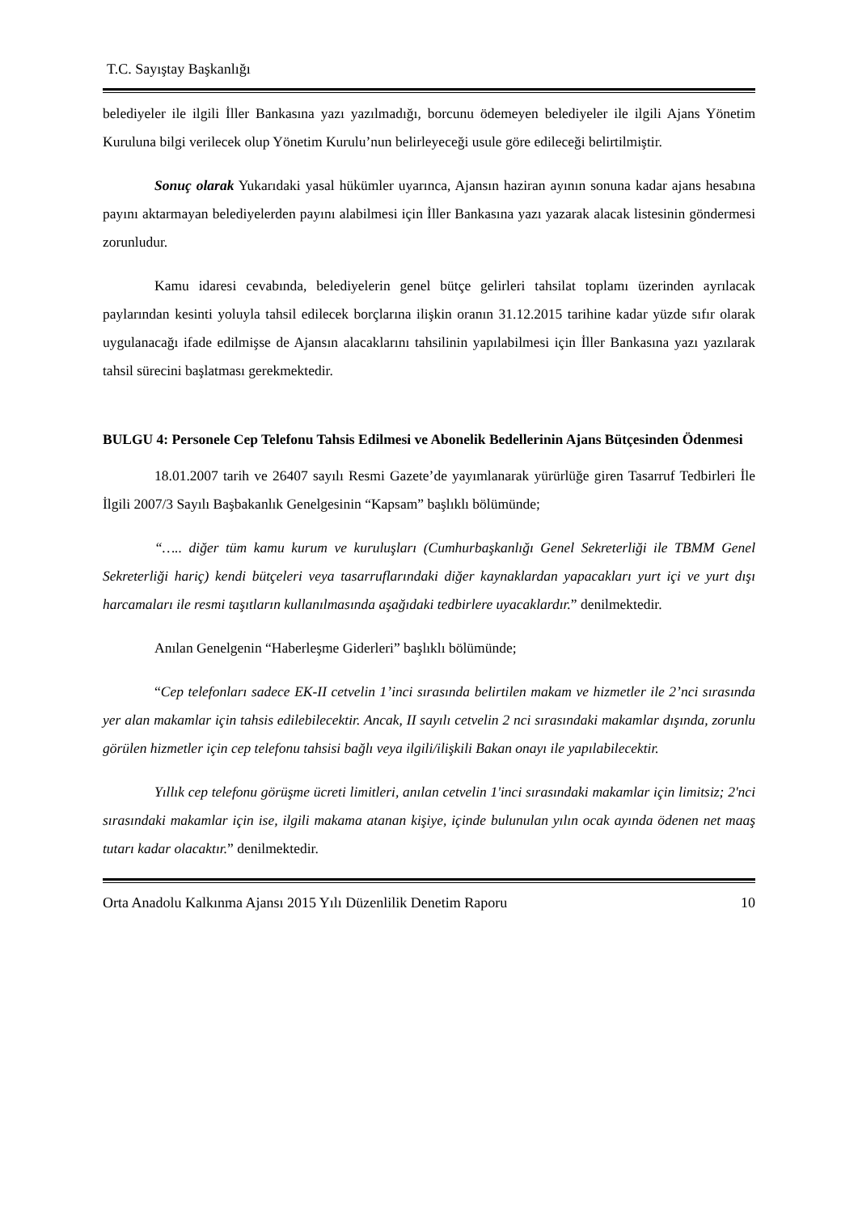T.C. Sayıştay Başkanlığı
belediyeler ile ilgili İller Bankasına yazı yazılmadığı, borcunu ödemeyen belediyeler ile ilgili Ajans Yönetim Kuruluna bilgi verilecek olup Yönetim Kurulu’nun belirleyeceği usule göre edileceği belirtilmiştir.
Sonuç olarak Yukarıdaki yasal hükümler uyarınca, Ajansın haziran ayının sonuna kadar ajans hesabına payını aktarmayan belediyelerden payını alabilmesi için İller Bankasına yazı yazarak alacak listesinin göndermesi zorunludur.
Kamu idaresi cevabında, belediyelerin genel bütçe gelirleri tahsilat toplamı üzerinden ayrılacak paylarından kesinti yoluyla tahsil edilecek borçlarına ilişkin oranın 31.12.2015 tarihine kadar yüzde sıfır olarak uygulanacağı ifade edilmişse de Ajansın alacaklarını tahsilinin yapılabilmesi için İller Bankasına yazı yazılarak tahsil sürecini başlatması gerekmektedir.
BULGU 4: Personele Cep Telefonu Tahsis Edilmesi ve Abonelik Bedellerinin Ajans Bütçesinden Ödenmesi
18.01.2007 tarih ve 26407 sayılı Resmi Gazete’de yayımlanarak yürürlüğe giren Tasarruf Tedbirleri İle İlgili 2007/3 Sayılı Başbakanlık Genelgesinin “Kapsam” başlıklı bölümünde;
“….. diğer tüm kamu kurum ve kuruluşları (Cumhurbaşkanlığı Genel Sekreterliği ile TBMM Genel Sekreterliği hariç) kendi bütçeleri veya tasarruflarındaki diğer kaynaklardan yapacakları yurt içi ve yurt dışı harcamaları ile resmi taşıtların kullanılmasında aşağıdaki tedbirlere uyacaklardır.” denilmektedir.
Anılan Genelgenin “Haberleşme Giderleri” başlıklı bölümünde;
“Cep telefonları sadece EK-II cetvelin 1’inci sırasında belirtilen makam ve hizmetler ile 2’nci sırasında yer alan makamlar için tahsis edilebilecektir. Ancak, II sayılı cetvelin 2 nci sırasındaki makamlar dışında, zorunlu görülen hizmetler için cep telefonu tahsisi bağlı veya ilgili/ilişkili Bakan onayı ile yapılabilecektir.
Yıllık cep telefonu görüşme ücreti limitleri, anılan cetvelin 1'inci sırasındaki makamlar için limitsiz; 2'nci sırasındaki makamlar için ise, ilgili makama atanan kişiye, içinde bulunulan yılın ocak ayında ödenen net maaş tutarı kadar olacaktır.” denilmektedir.
Orta Anadolu Kalkınma Ajansı 2015 Yılı Düzenlilik Denetim Raporu 10